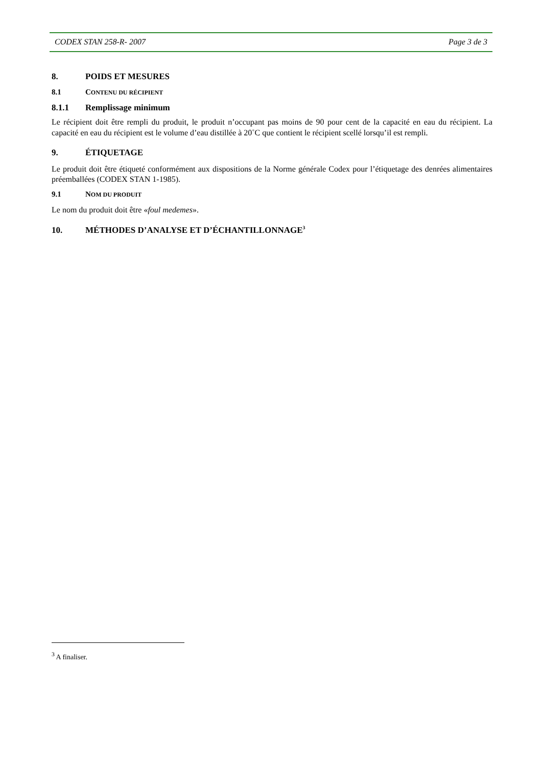CODEX STAN 258-R- 2007 Page 3 de 3
8. POIDS ET MESURES
8.1 CONTENU DU RÉCIPIENT
8.1.1 Remplissage minimum
Le récipient doit être rempli du produit, le produit n’occupant pas moins de 90 pour cent de la capacité en eau du récipient. La capacité en eau du récipient est le volume d’eau distillée à 20˚C que contient le récipient scellé lorsqu’il est rempli.
9. ÉTIQUETAGE
Le produit doit être étiqueté conformément aux dispositions de la Norme générale Codex pour l’étiquetage des denrées alimentaires préemballées (CODEX STAN 1-1985).
9.1 NOM DU PRODUIT
Le nom du produit doit être «foul medemes».
10. MÉTHODES D’ANALYSE ET D’ÉCHANTILLONNAGE<sup>3</sup>
<sup>3</sup> A finaliser.